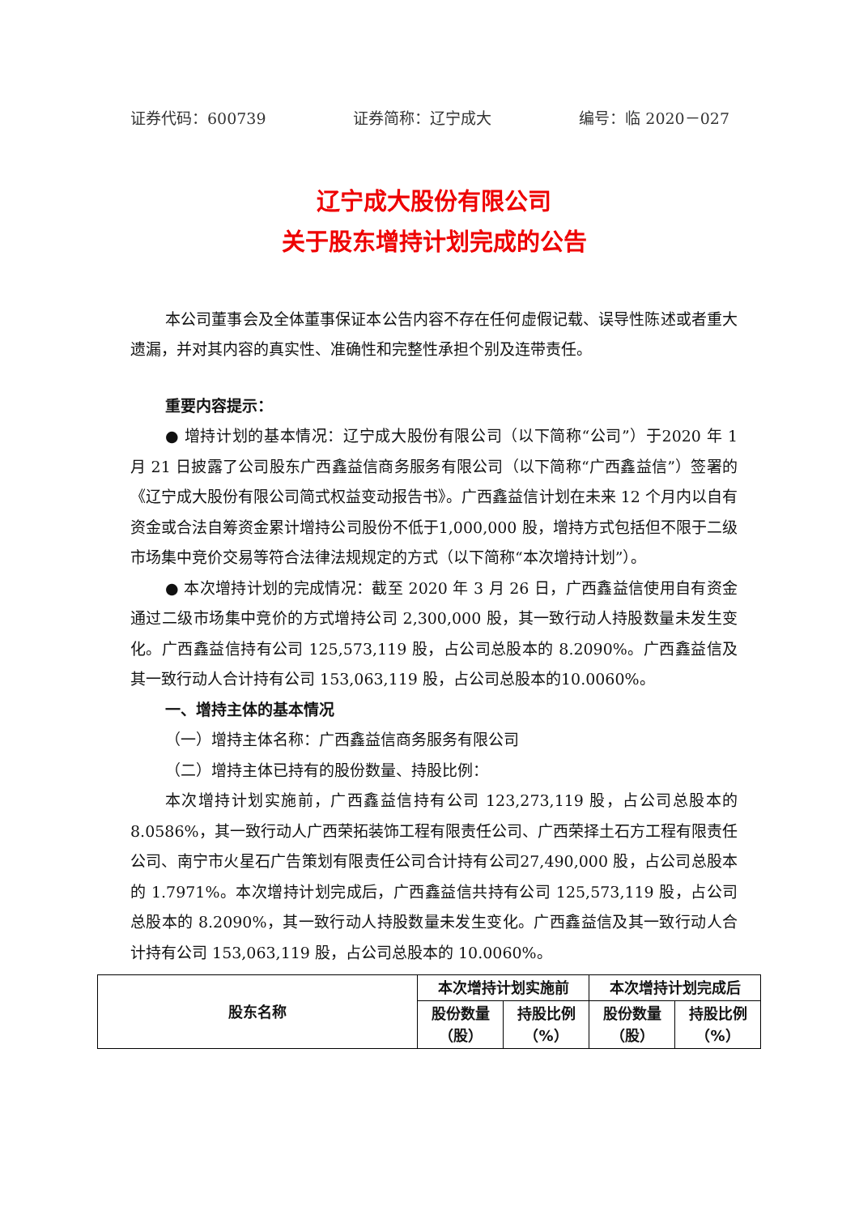证券代码：600739 证券简称：辽宁成大 编号：临 2020－027
辽宁成大股份有限公司
关于股东增持计划完成的公告
本公司董事会及全体董事保证本公告内容不存在任何虚假记载、误导性陈述或者重大遗漏，并对其内容的真实性、准确性和完整性承担个别及连带责任。
重要内容提示：
● 增持计划的基本情况：辽宁成大股份有限公司（以下简称“公司”）于2020 年 1 月 21 日披露了公司股东广西鑫益信商务服务有限公司（以下简称“广西鑫益信”）签署的《辽宁成大股份有限公司简式权益变动报告书》。广西鑫益信计划在未来 12 个月内以自有资金或合法自筹资金累计增持公司股份不低于1,000,000 股，增持方式包括但不限于二级市场集中竞价交易等符合法律法规规定的方式（以下简称“本次增持计划”）。
● 本次增持计划的完成情况：截至 2020 年 3 月 26 日，广西鑫益信使用自有资金通过二级市场集中竞价的方式增持公司 2,300,000 股，其一致行动人持股数量未发生变化。广西鑫益信持有公司 125,573,119 股，占公司总股本的 8.2090%。广西鑫益信及其一致行动人合计持有公司 153,063,119 股，占公司总股本的10.0060%。
一、增持主体的基本情况
（一）增持主体名称：广西鑫益信商务服务有限公司
（二）增持主体已持有的股份数量、持股比例：
本次增持计划实施前，广西鑫益信持有公司 123,273,119 股，占公司总股本的 8.0586%，其一致行动人广西荣拓装饰工程有限责任公司、广西荣择土石方工程有限责任公司、南宁市火星石广告策划有限责任公司合计持有公司27,490,000 股，占公司总股本的 1.7971%。本次增持计划完成后，广西鑫益信共持有公司 125,573,119 股，占公司总股本的 8.2090%，其一致行动人持股数量未发生变化。广西鑫益信及其一致行动人合计持有公司 153,063,119 股，占公司总股本的 10.0060%。
| 股东名称 | 本次增持计划实施前 | | 本次增持计划完成后 | |
| --- | --- | --- | --- | --- |
| | 股份数量 （股） | 持股比例 （%） | 股份数量 （股） | 持股比例 （%） |